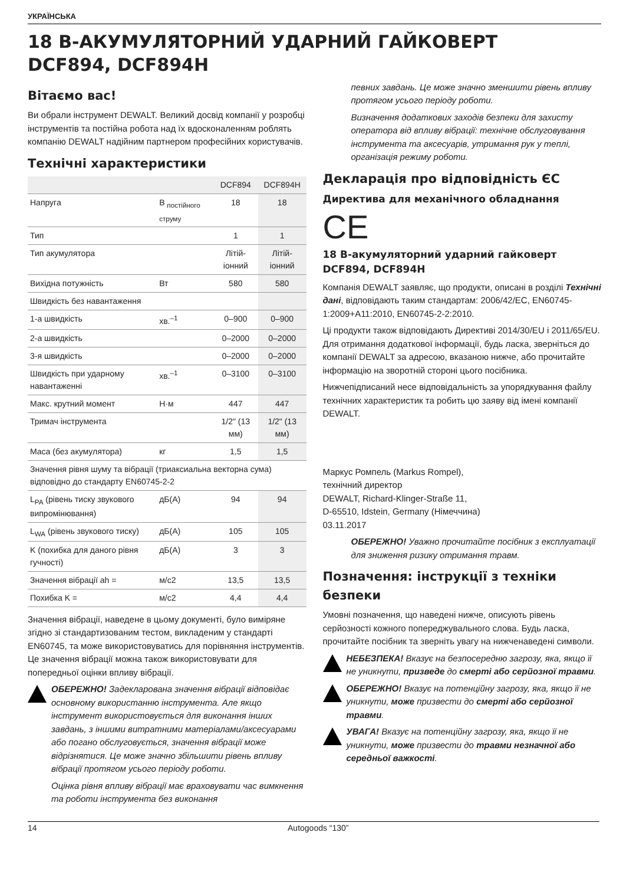УКРАЇНСЬКА
18 В-АКУМУЛЯТОРНИЙ УДАРНИЙ ГАЙКОВЕРТ
DCF894, DCF894H
Вітаємо вас!
Ви обрали інструмент DEWALT. Великий досвід компанії у розробці інструментів та постійна робота над їх вдосконаленням роблять компанію DEWALT надійним партнером професійних користувачів.
Технічні характеристики
| | | DCF894 | DCF894H |
| --- | --- | --- | --- |
| Напруга | В <sub>постійного струму</sub> | 18 | 18 |
| Тип | | 1 | 1 |
| Тип акумулятора | | Літій-іонний | Літій-іонний |
| Вихідна потужність | Вт | 580 | 580 |
| Швидкість без навантаження | | | |
| 1-а швидкість | хв.<sup>–1</sup> | 0–900 | 0–900 |
| 2-а швидкість | | 0–2000 | 0–2000 |
| 3-я швидкість | | 0–2000 | 0–2000 |
| Швидкість при ударному навантаженні | хв.<sup>–1</sup> | 0–3100 | 0–3100 |
| Макс. крутний момент | Н·м | 447 | 447 |
| Тримач інструмента | | 1/2" (13 мм) | 1/2" (13 мм) |
| Маса (без акумулятора) | кг | 1,5 | 1,5 |
| Значення рівня шуму та вібрації (триаксиальна векторна сума) відповідно до стандарту EN60745-2-2 | | | |
| L<sub>PA</sub> (рівень тиску звукового випромінювання) | дБ(А) | 94 | 94 |
| L<sub>WA</sub> (рівень звукового тиску) | дБ(А) | 105 | 105 |
| K (похибка для даного рівня гучності) | дБ(А) | 3 | 3 |
| Значення вібрації ah = | м/с2 | 13,5 | 13,5 |
| Похибка K = | м/с2 | 4,4 | 4,4 |
Значення вібрації, наведене в цьому документі, було виміряне згідно зі стандартизованим тестом, викладеним у стандарті EN60745, та може використовуватись для порівняння інструментів. Це значення вібрації можна також використовувати для попередньої оцінки впливу вібрації.
ОБЕРЕЖНО! Задекларована значення вібрації відповідає основному використанню інструмента. Але якщо інструмент використовується для виконання інших завдань, з іншими витратними матеріалами/аксесуарами або погано обслуговується, значення вібрації може відрізнятися. Це може значно збільшити рівень впливу вібрації протягом усього періоду роботи.
Оцінка рівня впливу вібрації має враховувати час вимкнення та роботи інструмента без виконання
певних завдань. Це може значно зменшити рівень впливу протягом усього періоду роботи.
Визначення додаткових заходів безпеки для захисту оператора від впливу вібрації: технічне обслуговування інструмента та аксесуарів, утримання рук у теплі, організація режиму роботи.
Декларація про відповідність ЄС
Директива для механічного обладнання
CE
18 В-акумуляторний ударний гайковерт DCF894, DCF894H
Компанія DEWALT заявляє, що продукти, описані в розділі Технічні дані, відповідають таким стандартам: 2006/42/EC, EN60745-1:2009+A11:2010, EN60745-2-2:2010.
Ці продукти також відповідають Директиві 2014/30/EU і 2011/65/EU. Для отримання додаткової інформації, будь ласка, зверніться до компанії DEWALT за адресою, вказаною нижче, або прочитайте інформацію на зворотній стороні цього посібника.
Нижчепідписаний несе відповідальність за упорядкування файлу технічних характеристик та робить цю заяву від імені компанії DEWALT.
Маркус Ромпель (Markus Rompel),
технічний директор
DEWALT, Richard-Klinger-Straße 11,
D-65510, Idstein, Germany (Німеччина)
03.11.2017
ОБЕРЕЖНО! Уважно прочитайте посібник з експлуатації для зниження ризику отримання травм.
Позначення: інструкції з техніки безпеки
Умовні позначення, що наведені нижче, описують рівень серйозності кожного попереджувального слова. Будь ласка, прочитайте посібник та зверніть увагу на нижченаведені символи.
НЕБЕЗПЕКА! Вказує на безпосередню загрозу, яка, якщо її не уникнути, призведе до смерті або серйозної травми.
ОБЕРЕЖНО! Вказує на потенційну загрозу, яка, якщо її не уникнути, може призвести до смерті або серйозної травми.
УВАГА! Вказує на потенційну загрозу, яка, якщо її не уникнути, може призвести до травми незначної або середньої важкості.
14 Autogoods “130”